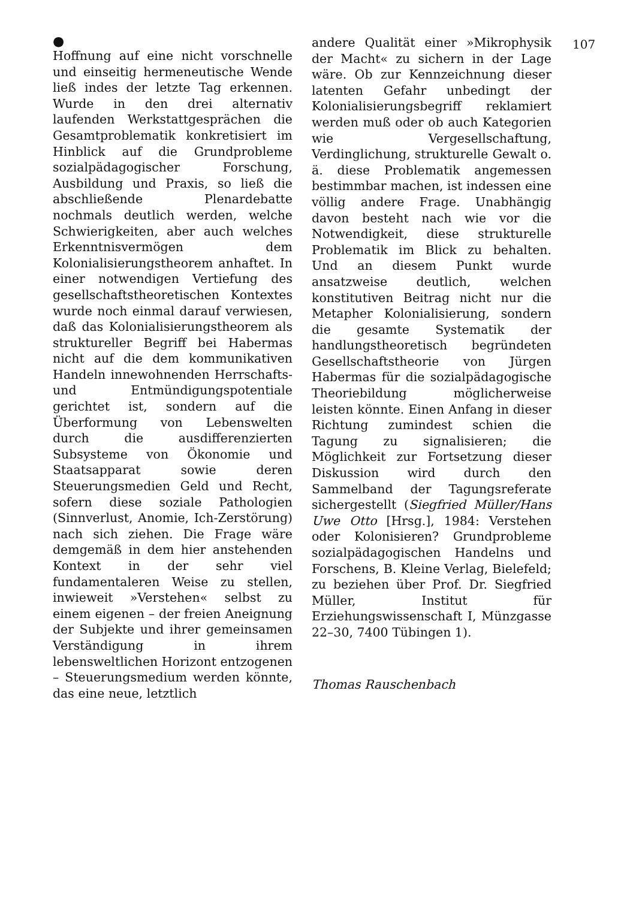107
●
Hoffnung auf eine nicht vorschnelle und einseitig hermeneutische Wende ließ indes der letzte Tag erkennen. Wurde in den drei alternativ laufenden Werkstattgesprächen die Gesamtproblematik konkretisiert im Hinblick auf die Grundprobleme sozialpädagogischer Forschung, Ausbildung und Praxis, so ließ die abschließende Plenardebatte nochmals deutlich werden, welche Schwierigkeiten, aber auch welches Erkenntnisvermögen dem Kolonialisierungstheorem anhaftet. In einer notwendigen Vertiefung des gesellschaftstheoretischen Kontextes wurde noch einmal darauf verwiesen, daß das Kolonialisierungstheorem als struktureller Begriff bei Habermas nicht auf die dem kommunikativen Handeln innewohnenden Herrschafts- und Entmündigungspotentiale gerichtet ist, sondern auf die Überformung von Lebenswelten durch die ausdifferenzierten Subsysteme von Ökonomie und Staatsapparat sowie deren Steuerungsmedien Geld und Recht, sofern diese soziale Pathologien (Sinnverlust, Anomie, Ich-Zerstörung) nach sich ziehen. Die Frage wäre demgemäß in dem hier anstehenden Kontext in der sehr viel fundamentaleren Weise zu stellen, inwieweit »Verstehen« selbst zu einem eigenen – der freien Aneignung der Subjekte und ihrer gemeinsamen Verständigung in ihrem lebensweltlichen Horizont entzogenen – Steuerungsmedium werden könnte, das eine neue, letztlich
andere Qualität einer »Mikrophysik der Macht« zu sichern in der Lage wäre. Ob zur Kennzeichnung dieser latenten Gefahr unbedingt der Kolonialisierungsbegriff reklamiert werden muß oder ob auch Kategorien wie Vergesellschaftung, Verdinglichung, strukturelle Gewalt o. ä. diese Problematik angemessen bestimmbar machen, ist indessen eine völlig andere Frage. Unabhängig davon besteht nach wie vor die Notwendigkeit, diese strukturelle Problematik im Blick zu behalten. Und an diesem Punkt wurde ansatzweise deutlich, welchen konstitutiven Beitrag nicht nur die Metapher Kolonialisierung, sondern die gesamte Systematik der handlungstheoretisch begründeten Gesellschaftstheorie von Jürgen Habermas für die sozialpädagogische Theoriebildung möglicherweise leisten könnte. Einen Anfang in dieser Richtung zumindest schien die Tagung zu signalisieren; die Möglichkeit zur Fortsetzung dieser Diskussion wird durch den Sammelband der Tagungsreferate sichergestellt (Siegfried Müller/Hans Uwe Otto [Hrsg.], 1984: Verstehen oder Kolonisieren? Grundprobleme sozialpädagogischen Handelns und Forschens, B. Kleine Verlag, Bielefeld; zu beziehen über Prof. Dr. Siegfried Müller, Institut für Erziehungswissenschaft I, Münzgasse 22–30, 7400 Tübingen 1).
Thomas Rauschenbach